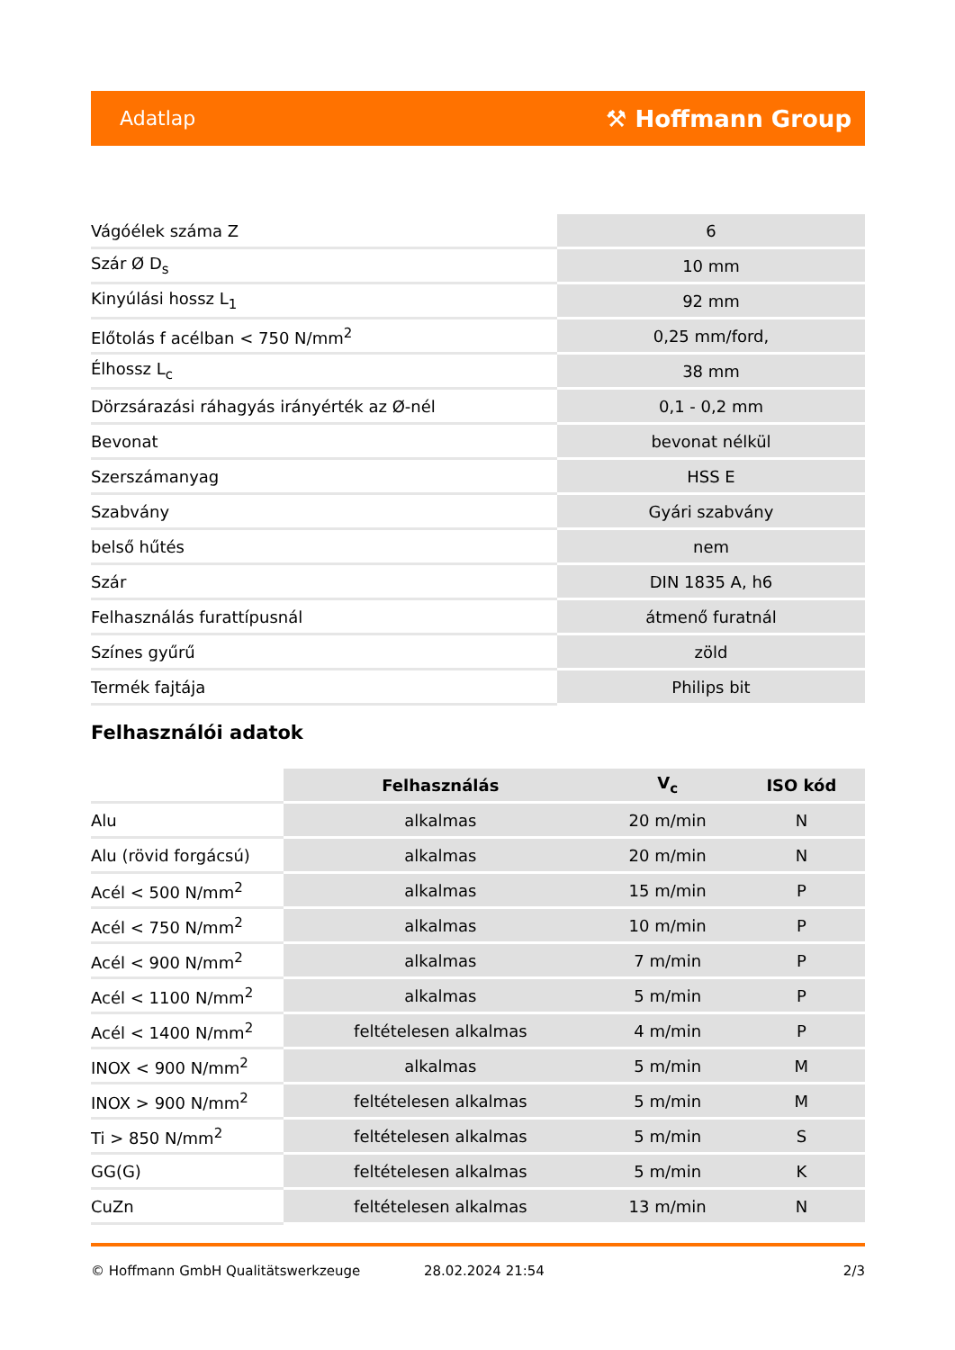Adatlap ⚒ Hoffmann Group
| Vágóélek száma Z | 6 |
| Szár Ø D<sub>s</sub> | 10 mm |
| Kinyúlási hossz L<sub>1</sub> | 92 mm |
| Előtolás f acélban < 750 N/mm<sup>2</sup> | 0,25 mm/ford, |
| Élhossz L<sub>c</sub> | 38 mm |
| Dörzsárazási ráhagyás irányérték az Ø-nél | 0,1 - 0,2 mm |
| Bevonat | bevonat nélkül |
| Szerszámanyag | HSS E |
| Szabvány | Gyári szabvány |
| belső hűtés | nem |
| Szár | DIN 1835 A, h6 |
| Felhasználás furattípusnál | átmenő furatnál |
| Színes gyűrű | zöld |
| Termék fajtája | Philips bit |
Felhasználói adatok
| | Felhasználás | V<sub>c</sub> | ISO kód |
| --- | --- | --- | --- |
| Alu | alkalmas | 20 m/min | N |
| Alu (rövid forgácsú) | alkalmas | 20 m/min | N |
| Acél < 500 N/mm<sup>2</sup> | alkalmas | 15 m/min | P |
| Acél < 750 N/mm<sup>2</sup> | alkalmas | 10 m/min | P |
| Acél < 900 N/mm<sup>2</sup> | alkalmas | 7 m/min | P |
| Acél < 1100 N/mm<sup>2</sup> | alkalmas | 5 m/min | P |
| Acél < 1400 N/mm<sup>2</sup> | feltételesen alkalmas | 4 m/min | P |
| INOX < 900 N/mm<sup>2</sup> | alkalmas | 5 m/min | M |
| INOX > 900 N/mm<sup>2</sup> | feltételesen alkalmas | 5 m/min | M |
| Ti > 850 N/mm<sup>2</sup> | feltételesen alkalmas | 5 m/min | S |
| GG(G) | feltételesen alkalmas | 5 m/min | K |
| CuZn | feltételesen alkalmas | 13 m/min | N |
© Hoffmann GmbH Qualitätswerkzeuge 28.02.2024 21:54 2/3